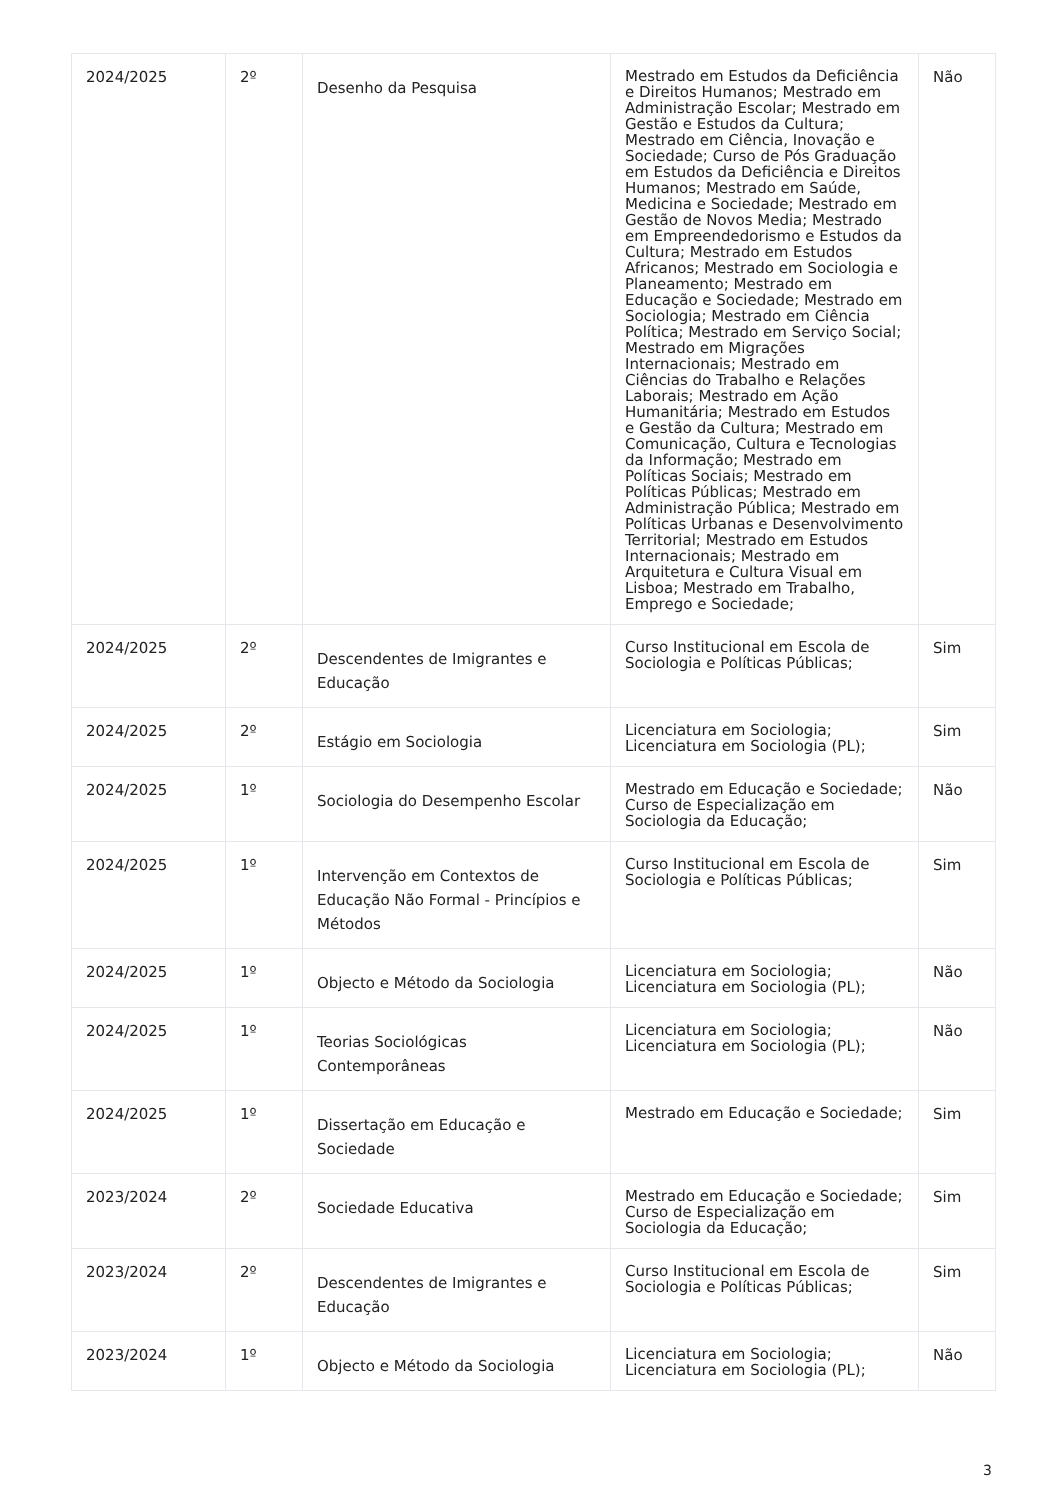| 2024/2025 | 2º | Desenho da Pesquisa | Mestrado em Estudos da Deficiência e Direitos Humanos; Mestrado em Administração Escolar; Mestrado em Gestão e Estudos da Cultura; Mestrado em Ciência, Inovação e Sociedade; Curso de Pós Graduação em Estudos da Deficiência e Direitos Humanos; Mestrado em Saúde, Medicina e Sociedade; Mestrado em Gestão de Novos Media; Mestrado em Empreendedorismo e Estudos da Cultura; Mestrado em Estudos Africanos; Mestrado em Sociologia e Planeamento; Mestrado em Educação e Sociedade; Mestrado em Sociologia; Mestrado em Ciência Política; Mestrado em Serviço Social; Mestrado em Migrações Internacionais; Mestrado em Ciências do Trabalho e Relações Laborais; Mestrado em Ação Humanitária; Mestrado em Estudos e Gestão da Cultura; Mestrado em Comunicação, Cultura e Tecnologias da Informação; Mestrado em Políticas Sociais; Mestrado em Políticas Públicas; Mestrado em Administração Pública; Mestrado em Políticas Urbanas e Desenvolvimento Territorial; Mestrado em Estudos Internacionais; Mestrado em Arquitetura e Cultura Visual em Lisboa; Mestrado em Trabalho, Emprego e Sociedade; | Não |
| 2024/2025 | 2º | Descendentes de Imigrantes e Educação | Curso Institucional em Escola de Sociologia e Políticas Públicas; | Sim |
| 2024/2025 | 2º | Estágio em Sociologia | Licenciatura em Sociologia; Licenciatura em Sociologia (PL); | Sim |
| 2024/2025 | 1º | Sociologia do Desempenho Escolar | Mestrado em Educação e Sociedade; Curso de Especialização em Sociologia da Educação; | Não |
| 2024/2025 | 1º | Intervenção em Contextos de Educação Não Formal - Princípios e Métodos | Curso Institucional em Escola de Sociologia e Políticas Públicas; | Sim |
| 2024/2025 | 1º | Objecto e Método da Sociologia | Licenciatura em Sociologia; Licenciatura em Sociologia (PL); | Não |
| 2024/2025 | 1º | Teorias Sociológicas Contemporâneas | Licenciatura em Sociologia; Licenciatura em Sociologia (PL); | Não |
| 2024/2025 | 1º | Dissertação em Educação e Sociedade | Mestrado em Educação e Sociedade; | Sim |
| 2023/2024 | 2º | Sociedade Educativa | Mestrado em Educação e Sociedade; Curso de Especialização em Sociologia da Educação; | Sim |
| 2023/2024 | 2º | Descendentes de Imigrantes e Educação | Curso Institucional em Escola de Sociologia e Políticas Públicas; | Sim |
| 2023/2024 | 1º | Objecto e Método da Sociologia | Licenciatura em Sociologia; Licenciatura em Sociologia (PL); | Não |
3